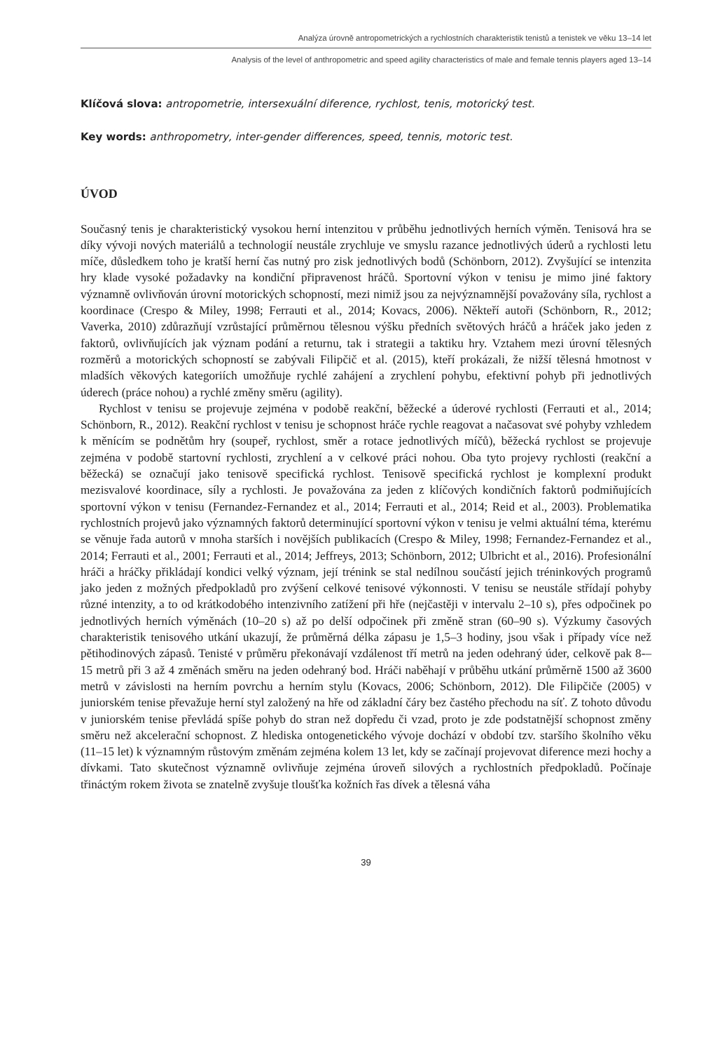Analýza úrovně antropometrických a rychlostních charakteristik tenistů a tenistek ve věku 13–14 let
Analysis of the level of anthropometric and speed agility characteristics of male and female tennis players aged 13–14
Klíčová slova: antropometrie, intersexuální diference, rychlost, tenis, motorický test.
Key words: anthropometry, inter-gender differences, speed, tennis, motoric test.
ÚVOD
Současný tenis je charakteristický vysokou herní intenzitou v průběhu jednotlivých herních výměn. Tenisová hra se díky vývoji nových materiálů a technologií neustále zrychluje ve smyslu razance jednotlivých úderů a rychlosti letu míče, důsledkem toho je kratší herní čas nutný pro zisk jednotlivých bodů (Schönborn, 2012). Zvyšující se intenzita hry klade vysoké požadavky na kondiční připravenost hráčů. Sportovní výkon v tenisu je mimo jiné faktory významně ovlivňován úrovní motorických schopností, mezi nimiž jsou za nejvýznamnější považovány síla, rychlost a koordinace (Crespo & Miley, 1998; Ferrauti et al., 2014; Kovacs, 2006). Někteří autoři (Schönborn, R., 2012; Vaverka, 2010) zdůrazňují vzrůstající průměrnou tělesnou výšku předních světových hráčů a hráček jako jeden z faktorů, ovlivňujících jak význam podání a returnu, tak i strategii a taktiku hry. Vztahem mezi úrovní tělesných rozměrů a motorických schopností se zabývali Filipčič et al. (2015), kteří prokázali, že nižší tělesná hmotnost v mladších věkových kategoriích umožňuje rychlé zahájení a zrychlení pohybu, efektivní pohyb při jednotlivých úderech (práce nohou) a rychlé změny směru (agility).
Rychlost v tenisu se projevuje zejména v podobě reakční, běžecké a úderové rychlosti (Ferrauti et al., 2014; Schönborn, R., 2012). Reakční rychlost v tenisu je schopnost hráče rychle reagovat a načasovat své pohyby vzhledem k měnícím se podnětům hry (soupeř, rychlost, směr a rotace jednotlivých míčů), běžecká rychlost se projevuje zejména v podobě startovní rychlosti, zrychlení a v celkové práci nohou. Oba tyto projevy rychlosti (reakční a běžecká) se označují jako tenisově specifická rychlost. Tenisově specifická rychlost je komplexní produkt mezisvalové koordinace, síly a rychlosti. Je považována za jeden z klíčových kondičních faktorů podmiňujících sportovní výkon v tenisu (Fernandez-Fernandez et al., 2014; Ferrauti et al., 2014; Reid et al., 2003). Problematika rychlostních projevů jako významných faktorů determinující sportovní výkon v tenisu je velmi aktuální téma, kterému se věnuje řada autorů v mnoha starších i novějších publikacích (Crespo & Miley, 1998; Fernandez-Fernandez et al., 2014; Ferrauti et al., 2001; Ferrauti et al., 2014; Jeffreys, 2013; Schönborn, 2012; Ulbricht et al., 2016). Profesionální hráči a hráčky přikládají kondici velký význam, její trénink se stal nedílnou součástí jejich tréninkových programů jako jeden z možných předpokladů pro zvýšení celkové tenisové výkonnosti. V tenisu se neustále střídají pohyby různé intenzity, a to od krátkodobého intenzivního zatížení při hře (nejčastěji v intervalu 2–10 s), přes odpočinek po jednotlivých herních výměnách (10–20 s) až po delší odpočinek při změně stran (60–90 s). Výzkumy časových charakteristik tenisového utkání ukazují, že průměrná délka zápasu je 1,5–3 hodiny, jsou však i případy více než pětihodinových zápasů. Tenisté v průměru překonávají vzdálenost tří metrů na jeden odehraný úder, celkově pak 8-–15 metrů při 3 až 4 změnách směru na jeden odehraný bod. Hráči naběhají v průběhu utkání průměrně 1500 až 3600 metrů v závislosti na herním povrchu a herním stylu (Kovacs, 2006; Schönborn, 2012). Dle Filipčiče (2005) v juniorském tenise převažuje herní styl založený na hře od základní čáry bez častého přechodu na síť. Z tohoto důvodu v juniorském tenise převládá spíše pohyb do stran než dopředu či vzad, proto je zde podstatnější schopnost změny směru než akcelerační schopnost. Z hlediska ontogenetického vývoje dochází v období tzv. staršího školního věku (11–15 let) k významným růstovým změnám zejména kolem 13 let, kdy se začínají projevovat diference mezi hochy a dívkami. Tato skutečnost významně ovlivňuje zejména úroveň silových a rychlostních předpokladů. Počínaje třináctým rokem života se znatelně zvyšuje tloušťka kožních řas dívek a tělesná váha
39